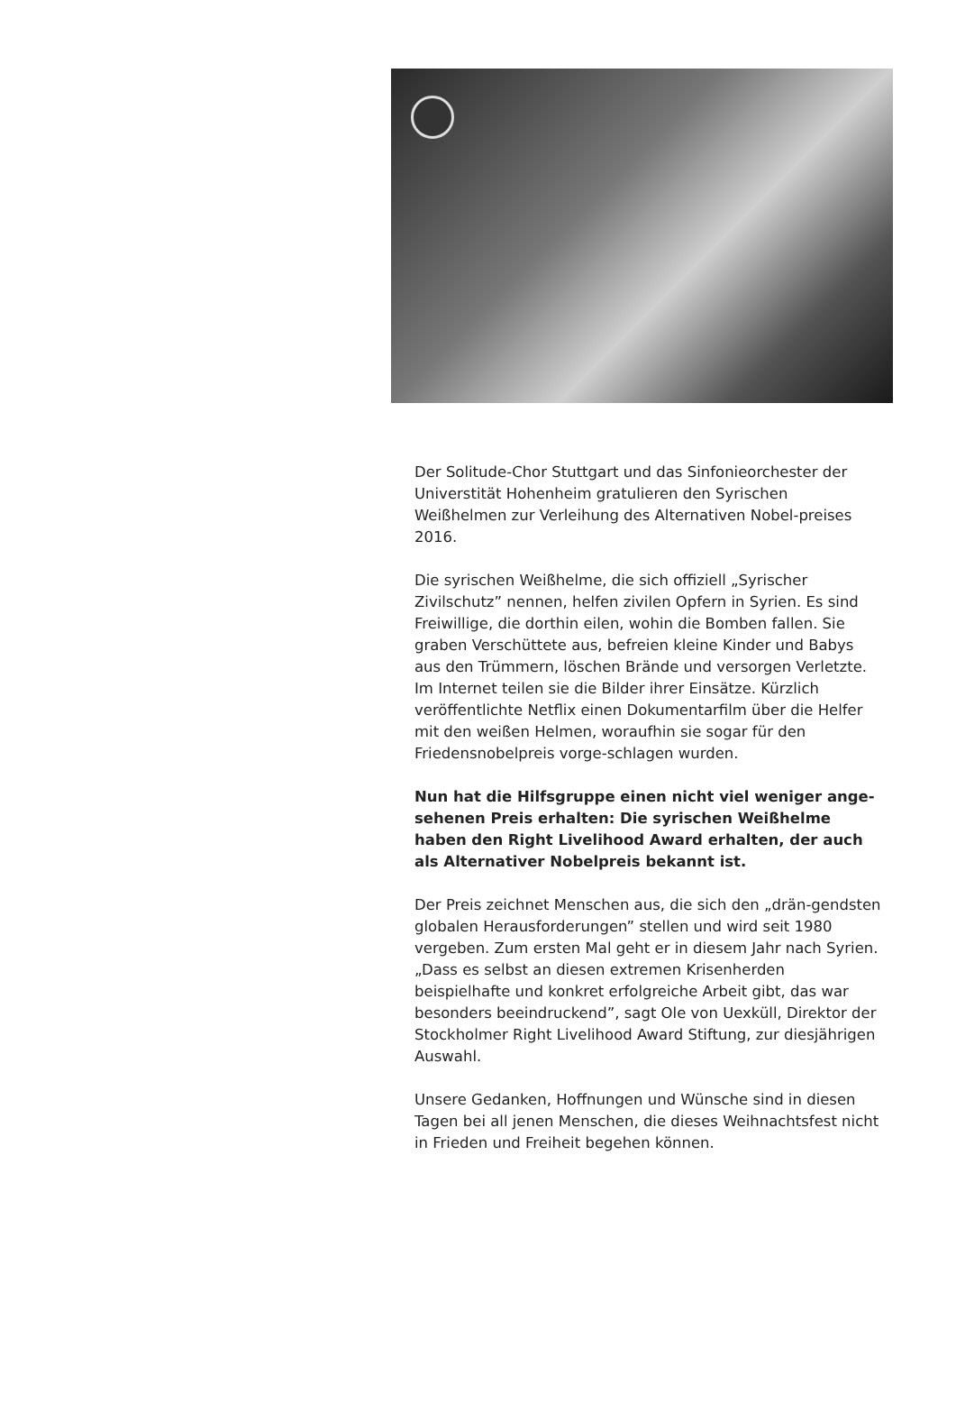Der Solitude-Chor Stuttgart und das Sinfonieorchester der Universtität Hohenheim gratulieren den Syrischen Weißhelmen zur Verleihung des Alternativen Nobel-preises 2016.
Die syrischen Weißhelme, die sich offiziell „Syrischer Zivilschutz” nennen, helfen zivilen Opfern in Syrien. Es sind Freiwillige, die dorthin eilen, wohin die Bomben fallen. Sie graben Verschüttete aus, befreien kleine Kinder und Babys aus den Trümmern, löschen Brände und versorgen Verletzte. Im Internet teilen sie die Bilder ihrer Einsätze. Kürzlich veröffentlichte Netflix einen Dokumentarfilm über die Helfer mit den weißen Helmen, woraufhin sie sogar für den Friedensnobelpreis vorge-schlagen wurden.
Nun hat die Hilfsgruppe einen nicht viel weniger ange-sehenen Preis erhalten: Die syrischen Weißhelme haben den Right Livelihood Award erhalten, der auch als Alternativer Nobelpreis bekannt ist.
Der Preis zeichnet Menschen aus, die sich den „drän-gendsten globalen Herausforderungen” stellen und wird seit 1980 vergeben. Zum ersten Mal geht er in diesem Jahr nach Syrien. „Dass es selbst an diesen extremen Krisenherden beispielhafte und konkret erfolgreiche Arbeit gibt, das war besonders beeindruckend”, sagt Ole von Uexküll, Direktor der Stockholmer Right Livelihood Award Stiftung, zur diesjährigen Auswahl.
Unsere Gedanken, Hoffnungen und Wünsche sind in diesen Tagen bei all jenen Menschen, die dieses Weihnachtsfest nicht in Frieden und Freiheit begehen können.